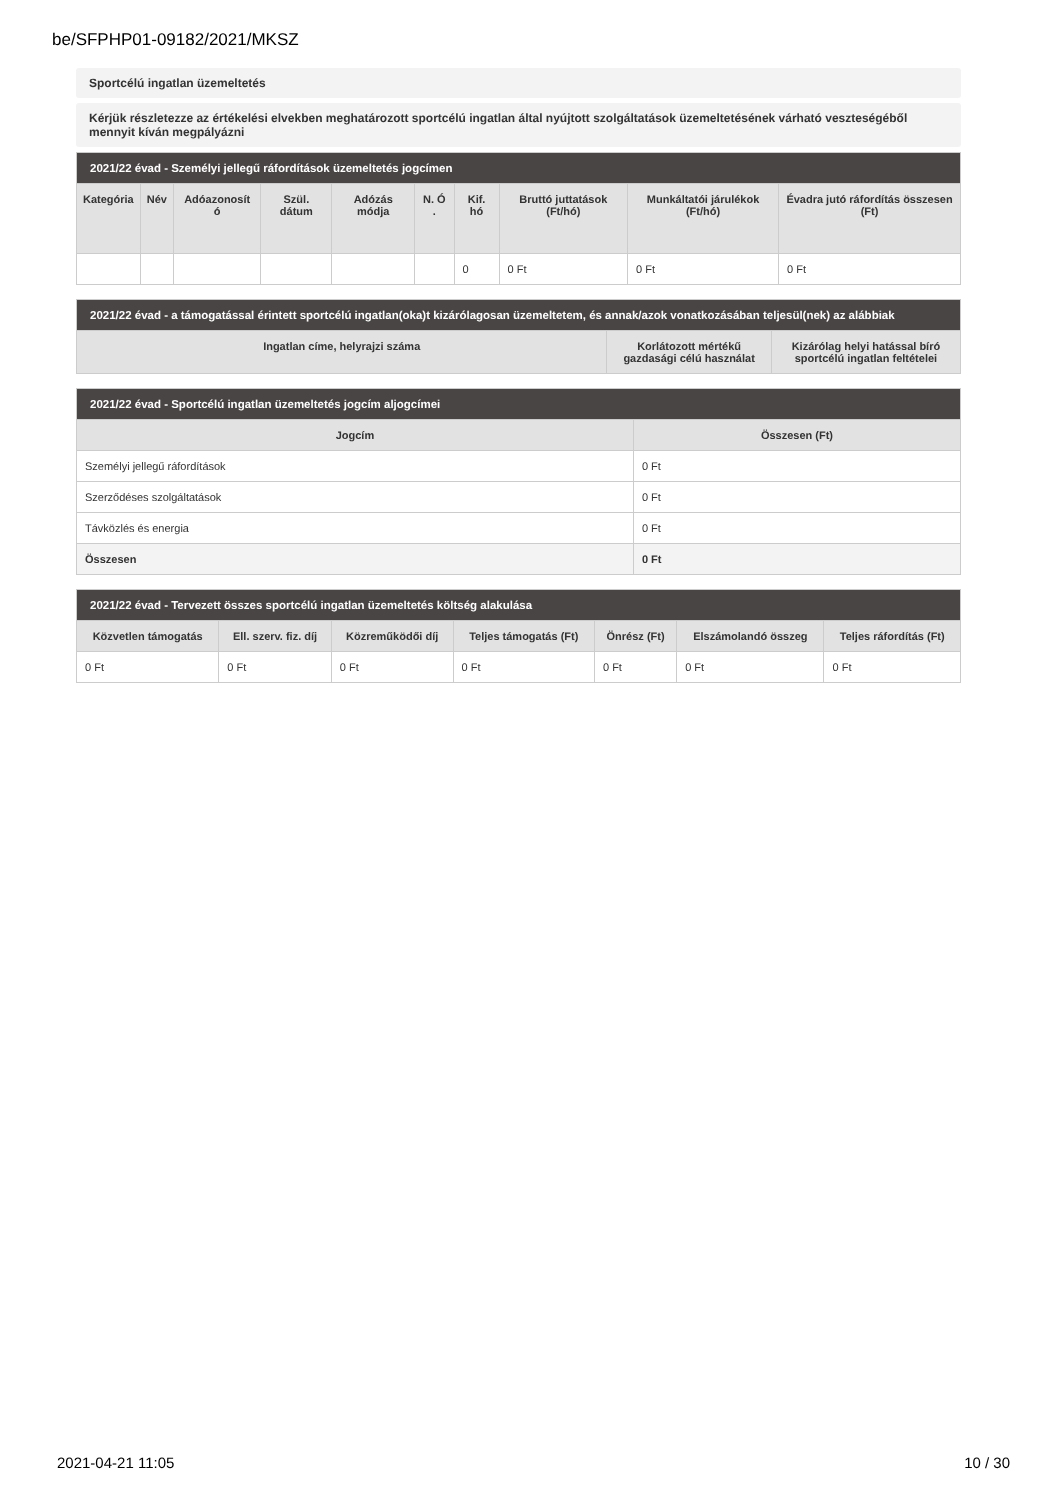be/SFPHP01-09182/2021/MKSZ
Sportcélú ingatlan üzemeltetés
Kérjük részletezze az értékelési elvekben meghatározott sportcélú ingatlan által nyújtott szolgáltatások üzemeltetésének várható veszteségéből mennyit kíván megpályázni
| 2021/22 évad - Személyi jellegű ráfordítások üzemeltetés jogcímen | | | | | | | | | |
| --- | --- | --- | --- | --- | --- | --- | --- | --- | --- |
| Kategória | Név | Adóazonosít ó | Szül. dátum | Adózás módja | N. Ó . | Kif. hó | Bruttó juttatások (Ft/hó) | Munkáltatói járulékok (Ft/hó) | Évadra jutó ráfordítás összesen (Ft) |
| | | | | | | 0 | 0 Ft | 0 Ft | 0 Ft |
| 2021/22 évad - a támogatással érintett sportcélú ingatlan(oka)t kizárólagosan üzemeltetem, és annak/azok vonatkozásában teljesül(nek) az alábbiak | | |
| --- | --- | --- |
| Ingatlan címe, helyrajzi száma | Korlátozott mértékű gazdasági célú használat | Kizárólag helyi hatással bíró sportcélú ingatlan feltételei |
| 2021/22 évad - Sportcélú ingatlan üzemeltetés jogcím aljogcímei | |
| --- | --- |
| Jogcím | Összesen (Ft) |
| Személyi jellegű ráfordítások | 0 Ft |
| Szerződéses szolgáltatások | 0 Ft |
| Távközlés és energia | 0 Ft |
| Összesen | 0 Ft |
| 2021/22 évad - Tervezett összes sportcélú ingatlan üzemeltetés költség alakulása | | | | | | |
| --- | --- | --- | --- | --- | --- | --- |
| Közvetlen támogatás | Ell. szerv. fiz. díj | Közreműködői díj | Teljes támogatás (Ft) | Önrész (Ft) | Elszámolandó összeg | Teljes ráfordítás (Ft) |
| 0 Ft | 0 Ft | 0 Ft | 0 Ft | 0 Ft | 0 Ft | 0 Ft |
2021-04-21 11:05 10 / 30